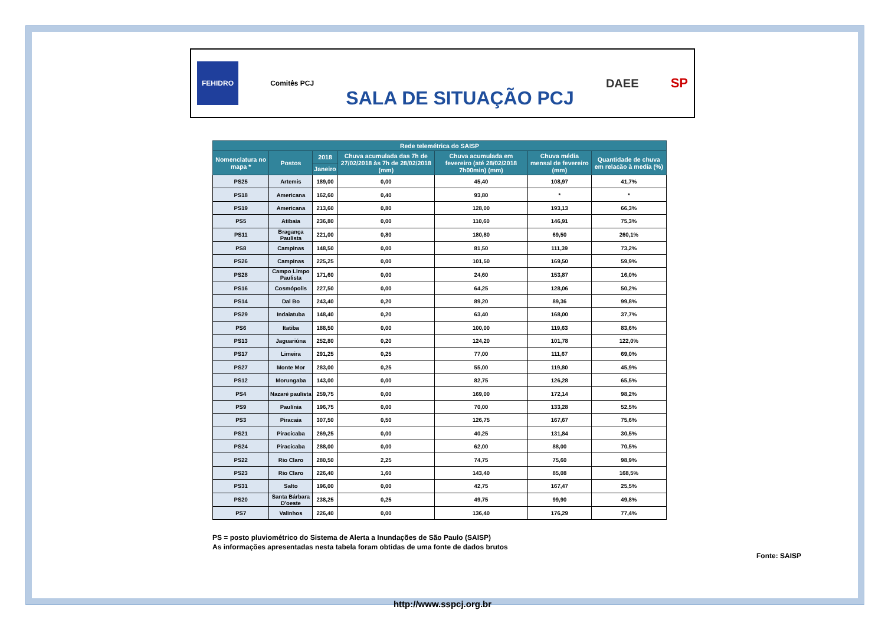FEHIDRO
Comitês PCJ
SALA DE SITUAÇÃO PCJ
DAEE SP
| Rede telemétrica do SAISP | | | | | | |
| --- | --- | --- | --- | --- | --- | --- |
| Nomenclatura no mapa * | Postos | 2018 | Chuva acumulada das 7h de 27/02/2018 às 7h de 28/02/2018 (mm) | Chuva acumulada em fevereiro (até 28/02/2018 7h00min) (mm) | Chuva média mensal de fevereiro (mm) | Quantidade de chuva em relacão à media (%) |
| | | Janeiro | | | | |
| PS25 | Artemis | 189,00 | 0,00 | 45,40 | 108,97 | 41,7% |
| PS18 | Americana | 162,60 | 0,40 | 93,80 | * | * |
| PS19 | Americana | 213,60 | 0,80 | 128,00 | 193,13 | 66,3% |
| PS5 | Atibaia | 236,80 | 0,00 | 110,60 | 146,91 | 75,3% |
| PS11 | Bragança Paulista | 221,00 | 0,80 | 180,80 | 69,50 | 260,1% |
| PS8 | Campinas | 148,50 | 0,00 | 81,50 | 111,39 | 73,2% |
| PS26 | Campinas | 225,25 | 0,00 | 101,50 | 169,50 | 59,9% |
| PS28 | Campo Limpo Paulista | 171,60 | 0,00 | 24,60 | 153,87 | 16,0% |
| PS16 | Cosmópolis | 227,50 | 0,00 | 64,25 | 128,06 | 50,2% |
| PS14 | Dal Bo | 243,40 | 0,20 | 89,20 | 89,36 | 99,8% |
| PS29 | Indaiatuba | 148,40 | 0,20 | 63,40 | 168,00 | 37,7% |
| PS6 | Itatiba | 188,50 | 0,00 | 100,00 | 119,63 | 83,6% |
| PS13 | Jaguariúna | 252,80 | 0,20 | 124,20 | 101,78 | 122,0% |
| PS17 | Limeira | 291,25 | 0,25 | 77,00 | 111,67 | 69,0% |
| PS27 | Monte Mor | 283,00 | 0,25 | 55,00 | 119,80 | 45,9% |
| PS12 | Morungaba | 143,00 | 0,00 | 82,75 | 126,28 | 65,5% |
| PS4 | Nazaré paulista | 259,75 | 0,00 | 169,00 | 172,14 | 98,2% |
| PS9 | Paulínia | 196,75 | 0,00 | 70,00 | 133,28 | 52,5% |
| PS3 | Piracaia | 307,50 | 0,50 | 126,75 | 167,67 | 75,6% |
| PS21 | Piracicaba | 269,25 | 0,00 | 40,25 | 131,84 | 30,5% |
| PS24 | Piracicaba | 288,00 | 0,00 | 62,00 | 88,00 | 70,5% |
| PS22 | Rio Claro | 280,50 | 2,25 | 74,75 | 75,60 | 98,9% |
| PS23 | Rio Claro | 226,40 | 1,60 | 143,40 | 85,08 | 168,5% |
| PS31 | Salto | 196,00 | 0,00 | 42,75 | 167,47 | 25,5% |
| PS20 | Santa Bárbara D'oeste | 238,25 | 0,25 | 49,75 | 99,90 | 49,8% |
| PS7 | Valinhos | 226,40 | 0,00 | 136,40 | 176,29 | 77,4% |
PS = posto pluviométrico do Sistema de Alerta a Inundações de São Paulo (SAISP)
As informações apresentadas nesta tabela foram obtidas de uma fonte de dados brutos
Fonte: SAISP
http://www.sspcj.org.br